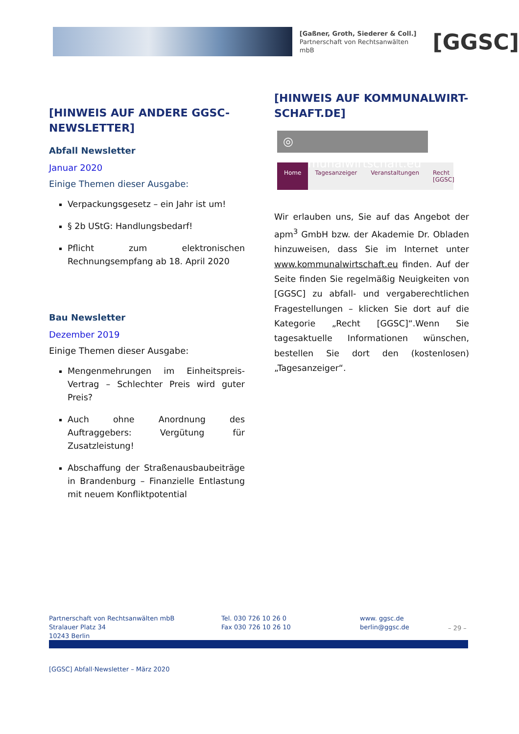[Gaßner, Groth, Siederer & Coll.]
Partnerschaft von Rechtsanwälten mbB
[GGSC]
[HINWEIS AUF ANDERE GGSC-NEWSLETTER]
Abfall Newsletter
Januar 2020
Einige Themen dieser Ausgabe:
Verpackungsgesetz – ein Jahr ist um!
§ 2b UStG: Handlungsbedarf!
Pflicht zum elektronischen Rechnungsempfang ab 18. April 2020
Bau Newsletter
Dezember 2019
Einige Themen dieser Ausgabe:
Mengenmehrungen im Einheitspreis-Vertrag – Schlechter Preis wird guter Preis?
Auch ohne Anordnung des Auftraggebers: Vergütung für Zusatzleistung!
Abschaffung der Straßenausbaubeiträge in Brandenburg – Finanzielle Entlastung mit neuem Konfliktpotential
[HINWEIS AUF KOMMUNALWIRT-SCHAFT.DE]
◎ kommunalwirtschaft.eu
Home Tagesanzeiger Veranstaltungen Recht [GGSC]
Wir erlauben uns, Sie auf das Angebot der apm<sup>3</sup> GmbH bzw. der Akademie Dr. Obladen hinzuweisen, dass Sie im Internet unter www.kommunalwirtschaft.eu finden. Auf der Seite finden Sie regelmäßig Neuigkeiten von [GGSC] zu abfall- und vergaberechtlichen Fragestellungen – klicken Sie dort auf die Kategorie „Recht [GGSC]“.Wenn Sie tagesaktuelle Informationen wünschen, bestellen Sie dort den (kostenlosen) „Tagesanzeiger“.
Partnerschaft von Rechtsanwälten mbB
Stralauer Platz 34
10243 Berlin
Tel. 030 726 10 26 0
Fax 030 726 10 26 10
www. ggsc.de
berlin@ggsc.de
– 29 –
[GGSC] Abfall·Newsletter – März 2020